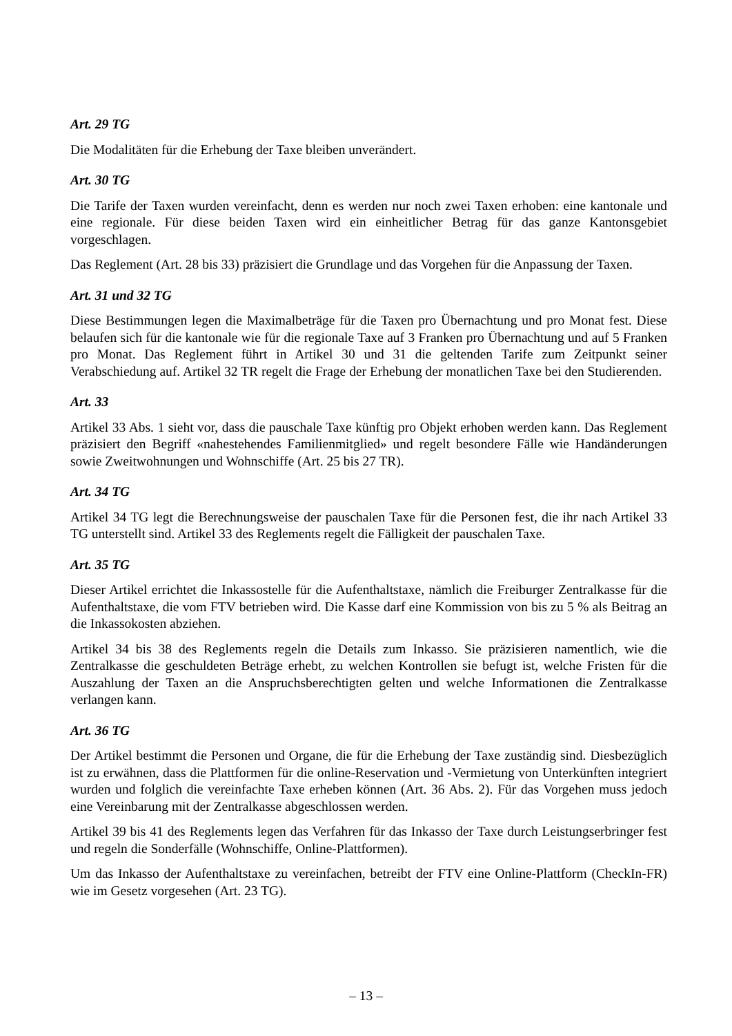Art. 29 TG
Die Modalitäten für die Erhebung der Taxe bleiben unverändert.
Art. 30 TG
Die Tarife der Taxen wurden vereinfacht, denn es werden nur noch zwei Taxen erhoben: eine kantonale und eine regionale. Für diese beiden Taxen wird ein einheitlicher Betrag für das ganze Kantonsgebiet vorgeschlagen.
Das Reglement (Art. 28 bis 33) präzisiert die Grundlage und das Vorgehen für die Anpassung der Taxen.
Art. 31 und 32 TG
Diese Bestimmungen legen die Maximalbeträge für die Taxen pro Übernachtung und pro Monat fest. Diese belaufen sich für die kantonale wie für die regionale Taxe auf 3 Franken pro Übernachtung und auf 5 Franken pro Monat. Das Reglement führt in Artikel 30 und 31 die geltenden Tarife zum Zeitpunkt seiner Verabschiedung auf. Artikel 32 TR regelt die Frage der Erhebung der monatlichen Taxe bei den Studierenden.
Art. 33
Artikel 33 Abs. 1 sieht vor, dass die pauschale Taxe künftig pro Objekt erhoben werden kann. Das Reglement präzisiert den Begriff «nahestehendes Familienmitglied» und regelt besondere Fälle wie Handänderungen sowie Zweitwohnungen und Wohnschiffe (Art. 25 bis 27 TR).
Art. 34 TG
Artikel 34 TG legt die Berechnungsweise der pauschalen Taxe für die Personen fest, die ihr nach Artikel 33 TG unterstellt sind. Artikel 33 des Reglements regelt die Fälligkeit der pauschalen Taxe.
Art. 35 TG
Dieser Artikel errichtet die Inkassostelle für die Aufenthaltstaxe, nämlich die Freiburger Zentralkasse für die Aufenthaltstaxe, die vom FTV betrieben wird. Die Kasse darf eine Kommission von bis zu 5 % als Beitrag an die Inkassokosten abziehen.
Artikel 34 bis 38 des Reglements regeln die Details zum Inkasso. Sie präzisieren namentlich, wie die Zentralkasse die geschuldeten Beträge erhebt, zu welchen Kontrollen sie befugt ist, welche Fristen für die Auszahlung der Taxen an die Anspruchsberechtigten gelten und welche Informationen die Zentralkasse verlangen kann.
Art. 36 TG
Der Artikel bestimmt die Personen und Organe, die für die Erhebung der Taxe zuständig sind. Diesbezüglich ist zu erwähnen, dass die Plattformen für die online-Reservation und -Vermietung von Unterkünften integriert wurden und folglich die vereinfachte Taxe erheben können (Art. 36 Abs. 2). Für das Vorgehen muss jedoch eine Vereinbarung mit der Zentralkasse abgeschlossen werden.
Artikel 39 bis 41 des Reglements legen das Verfahren für das Inkasso der Taxe durch Leistungserbringer fest und regeln die Sonderfälle (Wohnschiffe, Online-Plattformen).
Um das Inkasso der Aufenthaltstaxe zu vereinfachen, betreibt der FTV eine Online-Plattform (CheckIn-FR) wie im Gesetz vorgesehen (Art. 23 TG).
– 13 –